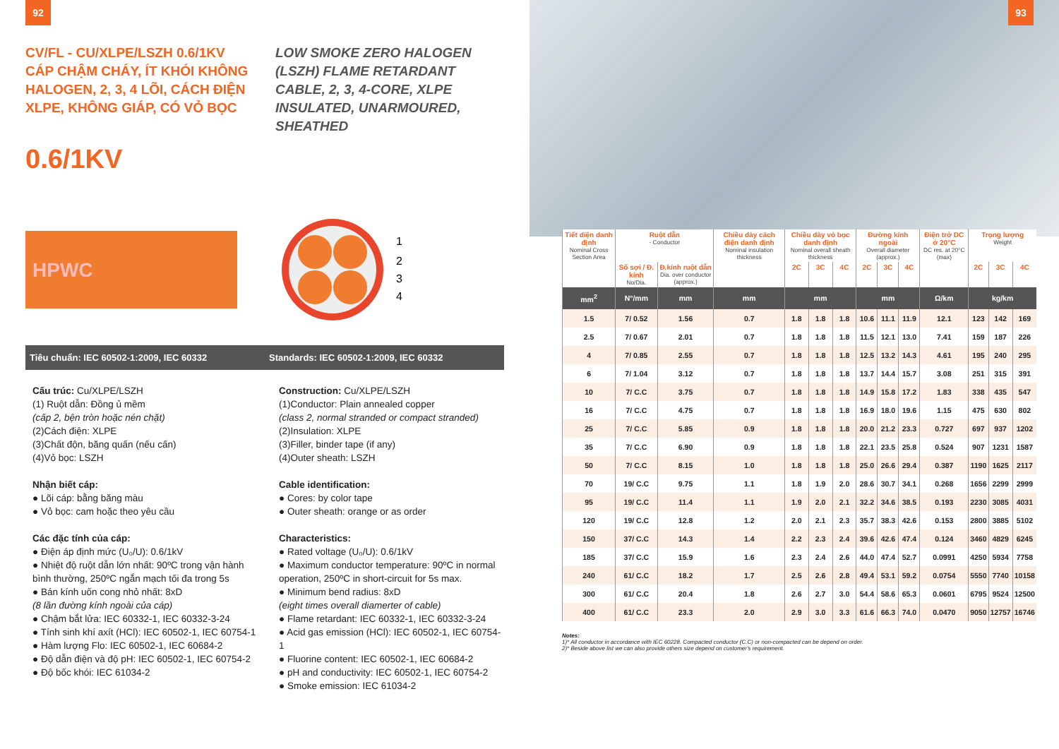92
CV/FL - CU/XLPE/LSZH 0.6/1KV CÁP CHẬM CHÁY, ÍT KHÓI KHÔNG HALOGEN, 2, 3, 4 LÕI, CÁCH ĐIỆN XLPE, KHÔNG GIÁP, CÓ VỎ BỌC
LOW SMOKE ZERO HALOGEN (LSZH) FLAME RETARDANT CABLE, 2, 3, 4-CORE, XLPE INSULATED, UNARMOURED, SHEATHED
0.6/1KV
HPWC
1
2
3
4
Tiêu chuẩn: IEC 60502-1:2009, IEC 60332
Standards: IEC 60502-1:2009, IEC 60332
Cấu trúc: Cu/XLPE/LSZH
(1) Ruột dẫn: Đồng ủ mềm
(cấp 2, bện tròn hoặc nén chặt)
(2)Cách điện: XLPE
(3)Chất độn, băng quấn (nếu cấn)
(4)Vỏ bọc: LSZH
Nhận biết cáp:
● Lõi cáp: bằng băng màu
● Vỏ bọc: cam hoặc theo yêu cầu
Các đặc tính của cáp:
● Điện áp định mức (U₀/U): 0.6/1kV
● Nhiệt độ ruột dẫn lớn nhất: 90ºC trong vận hành bình thường, 250ºC ngắn mạch tối đa trong 5s
● Bán kính uốn cong nhỏ nhất: 8xD
(8 lần đường kính ngoài của cáp)
● Chậm bắt lửa: IEC 60332-1, IEC 60332-3-24
● Tính sinh khí axít (HCl): IEC 60502-1, IEC 60754-1
● Hàm lượng Flo: IEC 60502-1, IEC 60684-2
● Độ dẫn điện và độ pH: IEC 60502-1, IEC 60754-2
● Độ bốc khói: IEC 61034-2
Construction: Cu/XLPE/LSZH
(1)Conductor: Plain annealed copper
(class 2, normal stranded or compact stranded)
(2)Insulation: XLPE
(3)Filler, binder tape (if any)
(4)Outer sheath: LSZH
Cable identification:
● Cores: by color tape
● Outer sheath: orange or as order
Characteristics:
● Rated voltage (U₀/U): 0.6/1kV
● Maximum conductor temperature: 90ºC in normal operation, 250ºC in short-circuit for 5s max.
● Minimum bend radius: 8xD
(eight times overall diamerter of cable)
● Flame retardant: IEC 60332-1, IEC 60332-3-24
● Acid gas emission (HCl): IEC 60502-1, IEC 60754-1
● Fluorine content: IEC 60502-1, IEC 60684-2
● pH and conductivity: IEC 60502-1, IEC 60754-2
● Smoke emission: IEC 61034-2
93
| Tiết diện danh định Nominal Cross Section Area | Ruột dẫn - Conductor | | Chiều dày cách điện danh định Nominal insulation thickness | Chiều dày vỏ bọc danh định Nominal overall sheath thickness | | | Đường kính ngoài Overall diameter (approx.) | | | Điện trở DC ở 20°C DC res. at 20°C (max) | Trọng lượng Weight | | |
| --- | --- | --- | --- | --- | --- | --- | --- | --- | --- | --- | --- | --- | --- |
| | Số sợi / Đ. kính No/Dia. | Đ.kính ruột dẫn Dia. over conductor (approx.) | | 2C | 3C | 4C | 2C | 3C | 4C | | 2C | 3C | 4C |
| mm<sup>2</sup> | N°/mm | mm | mm | mm | | | mm | | | Ω/km | kg/km | | |
| 1.5 | 7/ 0.52 | 1.56 | 0.7 | 1.8 | 1.8 | 1.8 | 10.6 | 11.1 | 11.9 | 12.1 | 123 | 142 | 169 |
| 2.5 | 7/ 0.67 | 2.01 | 0.7 | 1.8 | 1.8 | 1.8 | 11.5 | 12.1 | 13.0 | 7.41 | 159 | 187 | 226 |
| 4 | 7/ 0.85 | 2.55 | 0.7 | 1.8 | 1.8 | 1.8 | 12.5 | 13.2 | 14.3 | 4.61 | 195 | 240 | 295 |
| 6 | 7/ 1.04 | 3.12 | 0.7 | 1.8 | 1.8 | 1.8 | 13.7 | 14.4 | 15.7 | 3.08 | 251 | 315 | 391 |
| 10 | 7/ C.C | 3.75 | 0.7 | 1.8 | 1.8 | 1.8 | 14.9 | 15.8 | 17.2 | 1.83 | 338 | 435 | 547 |
| 16 | 7/ C.C | 4.75 | 0.7 | 1.8 | 1.8 | 1.8 | 16.9 | 18.0 | 19.6 | 1.15 | 475 | 630 | 802 |
| 25 | 7/ C.C | 5.85 | 0.9 | 1.8 | 1.8 | 1.8 | 20.0 | 21.2 | 23.3 | 0.727 | 697 | 937 | 1202 |
| 35 | 7/ C.C | 6.90 | 0.9 | 1.8 | 1.8 | 1.8 | 22.1 | 23.5 | 25.8 | 0.524 | 907 | 1231 | 1587 |
| 50 | 7/ C.C | 8.15 | 1.0 | 1.8 | 1.8 | 1.8 | 25.0 | 26.6 | 29.4 | 0.387 | 1190 | 1625 | 2117 |
| 70 | 19/ C.C | 9.75 | 1.1 | 1.8 | 1.9 | 2.0 | 28.6 | 30.7 | 34.1 | 0.268 | 1656 | 2299 | 2999 |
| 95 | 19/ C.C | 11.4 | 1.1 | 1.9 | 2.0 | 2.1 | 32.2 | 34.6 | 38.5 | 0.193 | 2230 | 3085 | 4031 |
| 120 | 19/ C.C | 12.8 | 1.2 | 2.0 | 2.1 | 2.3 | 35.7 | 38.3 | 42.6 | 0.153 | 2800 | 3885 | 5102 |
| 150 | 37/ C.C | 14.3 | 1.4 | 2.2 | 2.3 | 2.4 | 39.6 | 42.6 | 47.4 | 0.124 | 3460 | 4829 | 6245 |
| 185 | 37/ C.C | 15.9 | 1.6 | 2.3 | 2.4 | 2.6 | 44.0 | 47.4 | 52.7 | 0.0991 | 4250 | 5934 | 7758 |
| 240 | 61/ C.C | 18.2 | 1.7 | 2.5 | 2.6 | 2.8 | 49.4 | 53.1 | 59.2 | 0.0754 | 5550 | 7740 | 10158 |
| 300 | 61/ C.C | 20.4 | 1.8 | 2.6 | 2.7 | 3.0 | 54.4 | 58.6 | 65.3 | 0.0601 | 6795 | 9524 | 12500 |
| 400 | 61/ C.C | 23.3 | 2.0 | 2.9 | 3.0 | 3.3 | 61.6 | 66.3 | 74.0 | 0.0470 | 9050 | 12757 | 16746 |
Notes:
1)* All conductor in accordance with IEC 60228. Compacted conductor (C.C) or non-compacted can be depend on order.
2)* Beside above list we can also provide others size depend on customer's requirement.